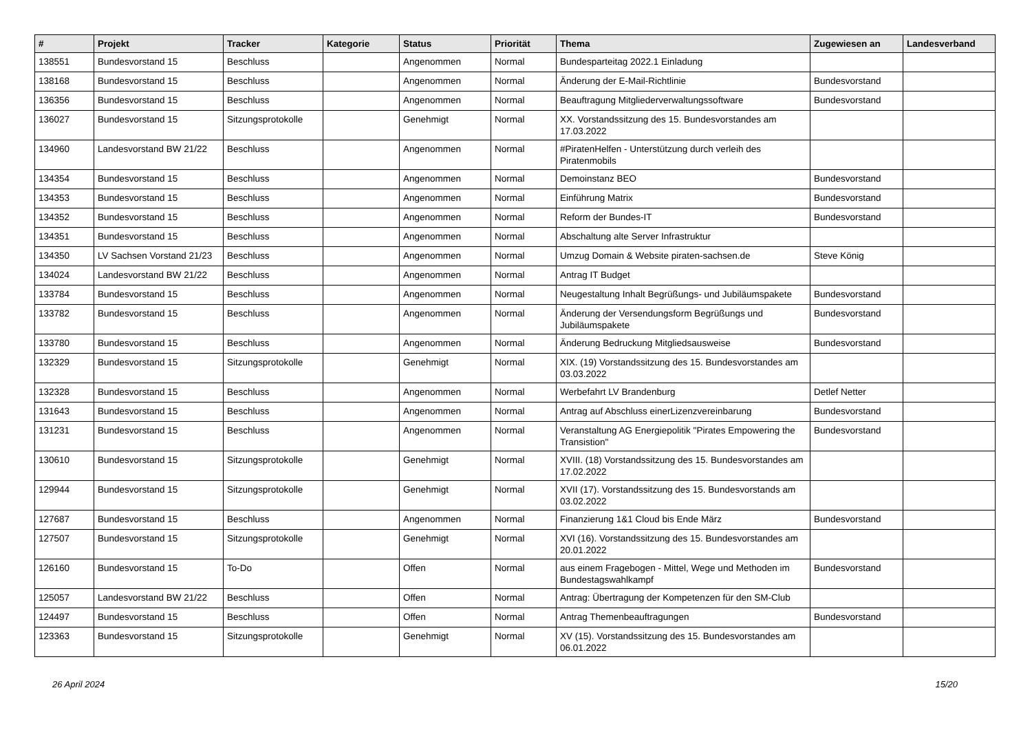| # | Projekt | Tracker | Kategorie | Status | Priorität | Thema | Zugewiesen an | Landesverband |
| --- | --- | --- | --- | --- | --- | --- | --- | --- |
| 138551 | Bundesvorstand 15 | Beschluss | | Angenommen | Normal | Bundesparteitag 2022.1 Einladung | | |
| 138168 | Bundesvorstand 15 | Beschluss | | Angenommen | Normal | Änderung der E-Mail-Richtlinie | Bundesvorstand | |
| 136356 | Bundesvorstand 15 | Beschluss | | Angenommen | Normal | Beauftragung Mitgliederverwaltungssoftware | Bundesvorstand | |
| 136027 | Bundesvorstand 15 | Sitzungsprotokolle | | Genehmigt | Normal | XX. Vorstandssitzung des 15. Bundesvorstandes am 17.03.2022 | | |
| 134960 | Landesvorstand BW 21/22 | Beschluss | | Angenommen | Normal | #PiratenHelfen - Unterstützung durch verleih des Piratenmobils | | |
| 134354 | Bundesvorstand 15 | Beschluss | | Angenommen | Normal | Demoinstanz BEO | Bundesvorstand | |
| 134353 | Bundesvorstand 15 | Beschluss | | Angenommen | Normal | Einführung Matrix | Bundesvorstand | |
| 134352 | Bundesvorstand 15 | Beschluss | | Angenommen | Normal | Reform der Bundes-IT | Bundesvorstand | |
| 134351 | Bundesvorstand 15 | Beschluss | | Angenommen | Normal | Abschaltung alte Server Infrastruktur | | |
| 134350 | LV Sachsen Vorstand 21/23 | Beschluss | | Angenommen | Normal | Umzug Domain & Website piraten-sachsen.de | Steve König | |
| 134024 | Landesvorstand BW 21/22 | Beschluss | | Angenommen | Normal | Antrag IT Budget | | |
| 133784 | Bundesvorstand 15 | Beschluss | | Angenommen | Normal | Neugestaltung Inhalt Begrüßungs- und Jubiläumspakete | Bundesvorstand | |
| 133782 | Bundesvorstand 15 | Beschluss | | Angenommen | Normal | Änderung der Versendungsform Begrüßungs und Jubiläumspakete | Bundesvorstand | |
| 133780 | Bundesvorstand 15 | Beschluss | | Angenommen | Normal | Änderung Bedruckung Mitgliedsausweise | Bundesvorstand | |
| 132329 | Bundesvorstand 15 | Sitzungsprotokolle | | Genehmigt | Normal | XIX. (19) Vorstandssitzung des 15. Bundesvorstandes am 03.03.2022 | | |
| 132328 | Bundesvorstand 15 | Beschluss | | Angenommen | Normal | Werbefahrt LV Brandenburg | Detlef Netter | |
| 131643 | Bundesvorstand 15 | Beschluss | | Angenommen | Normal | Antrag auf Abschluss einerLizenzvereinbarung | Bundesvorstand | |
| 131231 | Bundesvorstand 15 | Beschluss | | Angenommen | Normal | Veranstaltung AG Energiepolitik "Pirates Empowering the Transistion" | Bundesvorstand | |
| 130610 | Bundesvorstand 15 | Sitzungsprotokolle | | Genehmigt | Normal | XVIII. (18) Vorstandssitzung des 15. Bundesvorstandes am 17.02.2022 | | |
| 129944 | Bundesvorstand 15 | Sitzungsprotokolle | | Genehmigt | Normal | XVII (17). Vorstandssitzung des 15. Bundesvorstands am 03.02.2022 | | |
| 127687 | Bundesvorstand 15 | Beschluss | | Angenommen | Normal | Finanzierung 1&1 Cloud bis Ende März | Bundesvorstand | |
| 127507 | Bundesvorstand 15 | Sitzungsprotokolle | | Genehmigt | Normal | XVI (16). Vorstandssitzung des 15. Bundesvorstandes am 20.01.2022 | | |
| 126160 | Bundesvorstand 15 | To-Do | | Offen | Normal | aus einem Fragebogen - Mittel, Wege und Methoden im Bundestagswahlkampf | Bundesvorstand | |
| 125057 | Landesvorstand BW 21/22 | Beschluss | | Offen | Normal | Antrag: Übertragung der Kompetenzen für den SM-Club | | |
| 124497 | Bundesvorstand 15 | Beschluss | | Offen | Normal | Antrag Themenbeauftragungen | Bundesvorstand | |
| 123363 | Bundesvorstand 15 | Sitzungsprotokolle | | Genehmigt | Normal | XV (15). Vorstandssitzung des 15. Bundesvorstandes am 06.01.2022 | | |
26 April 2024 15/20